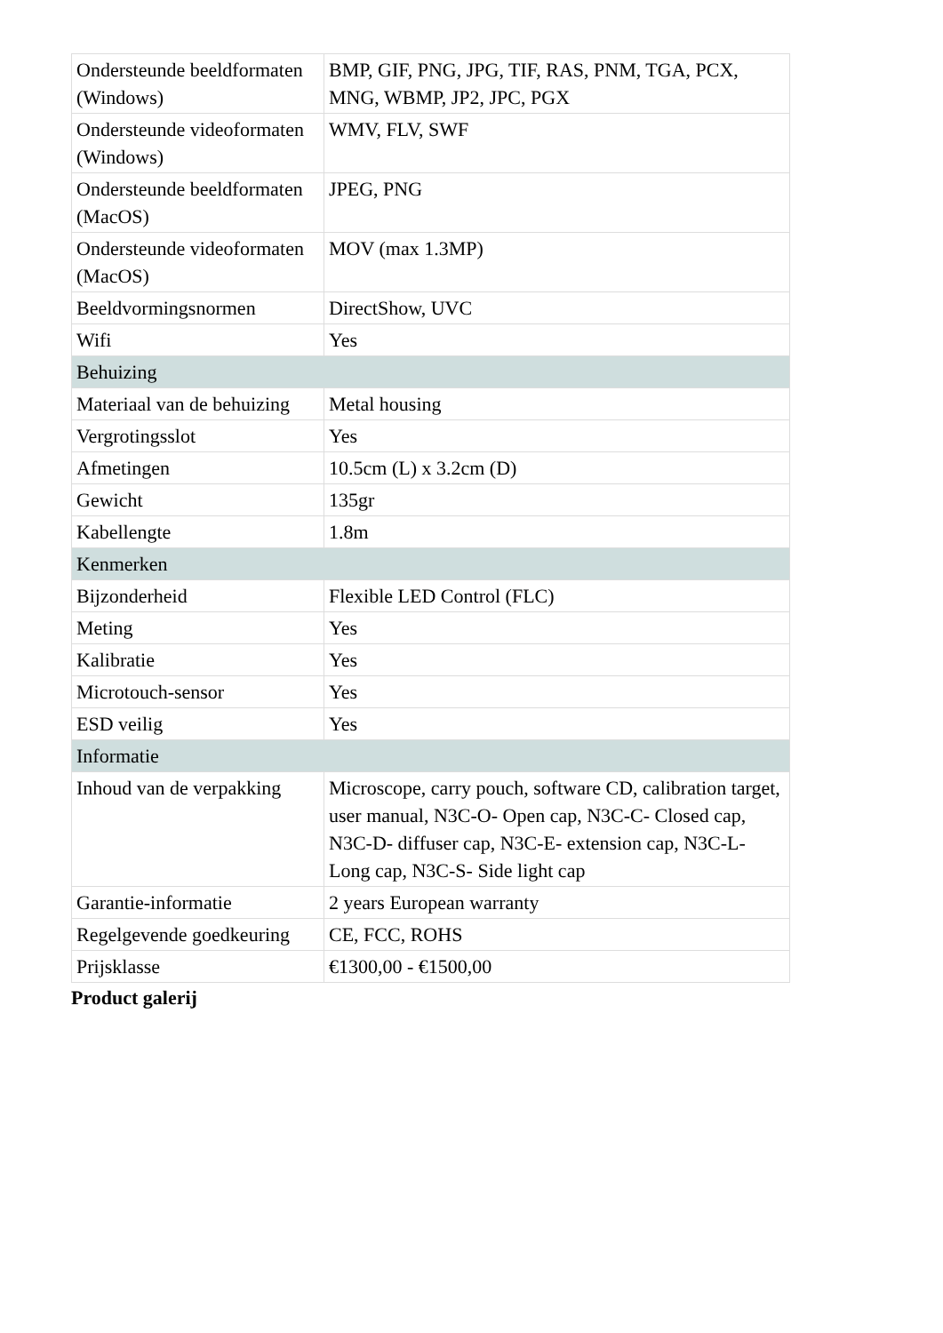| Ondersteunde beeldformaten (Windows) | BMP, GIF, PNG, JPG, TIF, RAS, PNM, TGA, PCX, MNG, WBMP, JP2, JPC, PGX |
| Ondersteunde videoformaten (Windows) | WMV, FLV, SWF |
| Ondersteunde beeldformaten (MacOS) | JPEG, PNG |
| Ondersteunde videoformaten (MacOS) | MOV (max 1.3MP) |
| Beeldvormingsnormen | DirectShow, UVC |
| Wifi | Yes |
| Behuizing | |
| Materiaal van de behuizing | Metal housing |
| Vergrotingsslot | Yes |
| Afmetingen | 10.5cm (L) x 3.2cm (D) |
| Gewicht | 135gr |
| Kabellengte | 1.8m |
| Kenmerken | |
| Bijzonderheid | Flexible LED Control (FLC) |
| Meting | Yes |
| Kalibratie | Yes |
| Microtouch-sensor | Yes |
| ESD veilig | Yes |
| Informatie | |
| Inhoud van de verpakking | Microscope, carry pouch, software CD, calibration target, user manual, N3C-O- Open cap, N3C-C- Closed cap, N3C-D- diffuser cap, N3C-E- extension cap, N3C-L- Long cap, N3C-S- Side light cap |
| Garantie-informatie | 2 years European warranty |
| Regelgevende goedkeuring | CE, FCC, ROHS |
| Prijsklasse | €1300,00 - €1500,00 |
Product galerij